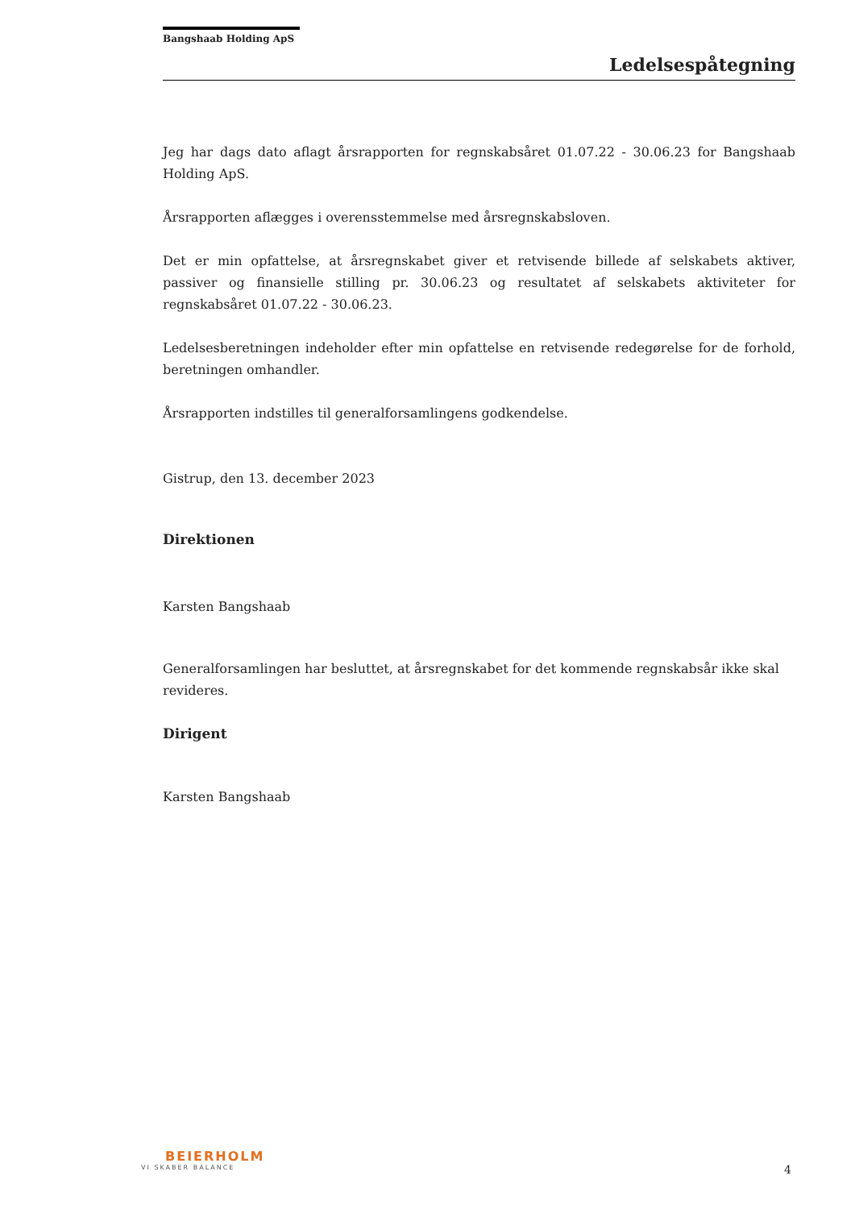Bangshaab Holding ApS
Ledelsespåtegning
Jeg har dags dato aflagt årsrapporten for regnskabsåret 01.07.22 - 30.06.23 for Bangshaab Holding ApS.
Årsrapporten aflægges i overensstemmelse med årsregnskabsloven.
Det er min opfattelse, at årsregnskabet giver et retvisende billede af selskabets aktiver, passiver og finansielle stilling pr. 30.06.23 og resultatet af selskabets aktiviteter for regnskabsåret 01.07.22 - 30.06.23.
Ledelsesberetningen indeholder efter min opfattelse en retvisende redegørelse for de forhold, beretningen omhandler.
Årsrapporten indstilles til generalforsamlingens godkendelse.
Gistrup, den 13. december 2023
Direktionen
Karsten Bangshaab
Generalforsamlingen har besluttet, at årsregnskabet for det kommende regnskabsår ikke skal revideres.
Dirigent
Karsten Bangshaab
BEIERHOLM
VI SKABER BALANCE
4